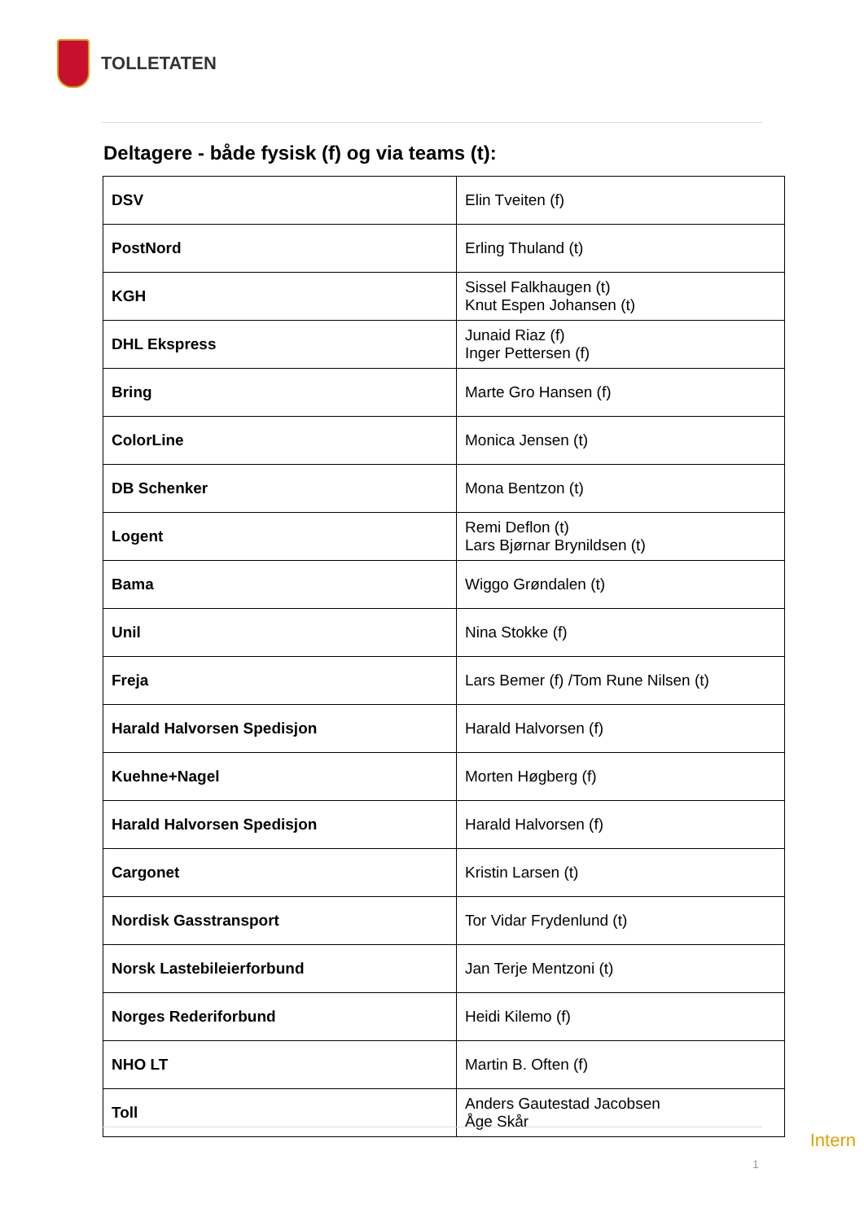TOLLETATEN
Deltagere - både fysisk (f) og via teams (t):
| DSV | Elin Tveiten (f) |
| PostNord | Erling Thuland (t) |
| KGH | Sissel Falkhaugen (t) Knut Espen Johansen (t) |
| DHL Ekspress | Junaid Riaz (f) Inger Pettersen (f) |
| Bring | Marte Gro Hansen (f) |
| ColorLine | Monica Jensen (t) |
| DB Schenker | Mona Bentzon (t) |
| Logent | Remi Deflon (t) Lars Bjørnar Brynildsen (t) |
| Bama | Wiggo Grøndalen (t) |
| Unil | Nina Stokke (f) |
| Freja | Lars Bemer (f) /Tom Rune Nilsen (t) |
| Harald Halvorsen Spedisjon | Harald Halvorsen (f) |
| Kuehne+Nagel | Morten Høgberg (f) |
| Harald Halvorsen Spedisjon | Harald Halvorsen (f) |
| Cargonet | Kristin Larsen (t) |
| Nordisk Gasstransport | Tor Vidar Frydenlund (t) |
| Norsk Lastebileierforbund | Jan Terje Mentzoni (t) |
| Norges Rederiforbund | Heidi Kilemo (f) |
| NHO LT | Martin B. Often (f) |
| Toll | Anders Gautestad Jacobsen Åge Skår |
Intern
1